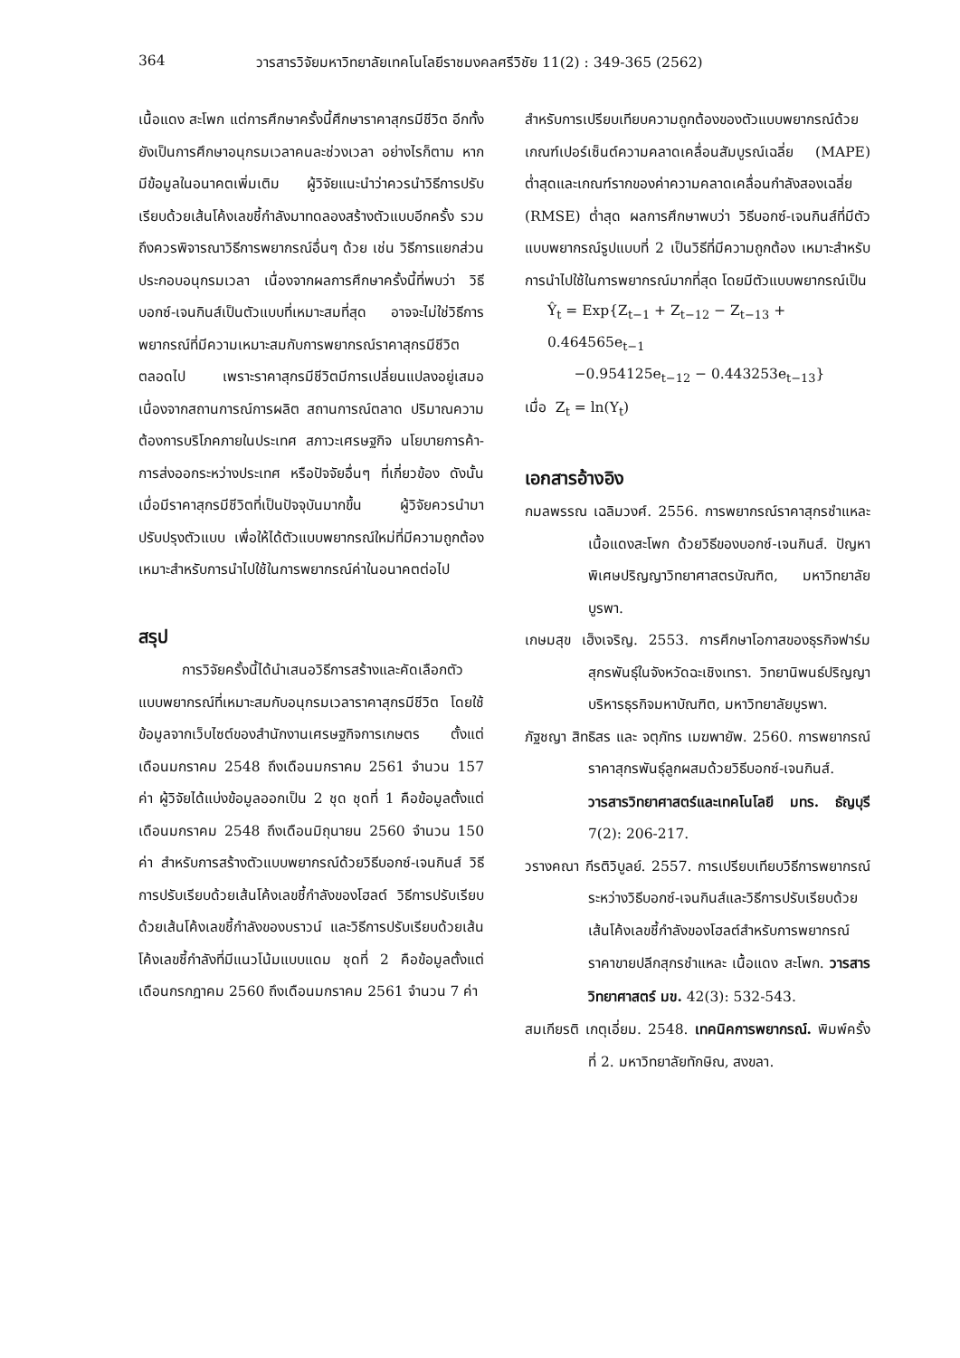364 วารสารวิจัยมหาวิทยาลัยเทคโนโลยีราชมงคลศรีวิชัย 11(2) : 349-365 (2562)
เนื้อแดง สะโพก แต่การศึกษาครั้งนี้ศึกษาราคาสุกรมีชีวิต อีกทั้งยังเป็นการศึกษาอนุกรมเวลาคนละช่วงเวลา อย่างไรก็ตาม หากมีข้อมูลในอนาคตเพิ่มเติม ผู้วิจัยแนะนำว่าควรนำวิธีการปรับเรียบด้วยเส้นโค้งเลขชี้กำลังมาทดลองสร้างตัวแบบอีกครั้ง รวมถึงควรพิจารณาวิธีการพยากรณ์อื่นๆ ด้วย เช่น วิธีการแยกส่วนประกอบอนุกรมเวลา เนื่องจากผลการศึกษาครั้งนี้ที่พบว่า วิธีบอกซ์-เจนกินส์เป็นตัวแบบที่เหมาะสมที่สุด อาจจะไม่ใช่วิธีการพยากรณ์ที่มีความเหมาะสมกับการพยากรณ์ราคาสุกรมีชีวิตตลอดไป เพราะราคาสุกรมีชีวิตมีการเปลี่ยนแปลงอยู่เสมอ เนื่องจากสถานการณ์การผลิต สถานการณ์ตลาด ปริมาณความต้องการบริโภคภายในประเทศ สภาวะเศรษฐกิจ นโยบายการค้า-การส่งออกระหว่างประเทศ หรือปัจจัยอื่นๆ ที่เกี่ยวข้อง ดังนั้นเมื่อมีราคาสุกรมีชีวิตที่เป็นปัจจุบันมากขึ้น ผู้วิจัยควรนำมาปรับปรุงตัวแบบ เพื่อให้ได้ตัวแบบพยากรณ์ใหม่ที่มีความถูกต้อง เหมาะสำหรับการนำไปใช้ในการพยากรณ์ค่าในอนาคตต่อไป
สรุป
การวิจัยครั้งนี้ได้นำเสนอวิธีการสร้างและคัดเลือกตัวแบบพยากรณ์ที่เหมาะสมกับอนุกรมเวลาราคาสุกรมีชีวิต โดยใช้ข้อมูลจากเว็บไซต์ของสำนักงานเศรษฐกิจการเกษตร ตั้งแต่เดือนมกราคม 2548 ถึงเดือนมกราคม 2561 จำนวน 157 ค่า ผู้วิจัยได้แบ่งข้อมูลออกเป็น 2 ชุด ชุดที่ 1 คือข้อมูลตั้งแต่เดือนมกราคม 2548 ถึงเดือนมิถุนายน 2560 จำนวน 150 ค่า สำหรับการสร้างตัวแบบพยากรณ์ด้วยวิธีบอกซ์-เจนกินส์ วิธีการปรับเรียบด้วยเส้นโค้งเลขชี้กำลังของโฮลต์ วิธีการปรับเรียบด้วยเส้นโค้งเลขชี้กำลังของบราวน์ และวิธีการปรับเรียบด้วยเส้นโค้งเลขชี้กำลังที่มีแนวโน้มแบบแดม ชุดที่ 2 คือข้อมูลตั้งแต่เดือนกรกฎาคม 2560 ถึงเดือนมกราคม 2561 จำนวน 7 ค่า
สำหรับการเปรียบเทียบความถูกต้องของตัวแบบพยากรณ์ด้วยเกณฑ์เปอร์เซ็นต์ความคลาดเคลื่อนสัมบูรณ์เฉลี่ย (MAPE) ต่ำสุดและเกณฑ์รากของค่าความคลาดเคลื่อนกำลังสองเฉลี่ย (RMSE) ต่ำสุด ผลการศึกษาพบว่า วิธีบอกซ์-เจนกินส์ที่มีตัวแบบพยากรณ์รูปแบบที่ 2 เป็นวิธีที่มีความถูกต้อง เหมาะสำหรับการนำไปใช้ในการพยากรณ์มากที่สุด โดยมีตัวแบบพยากรณ์เป็น
Ŷ<sub>t</sub> = Exp{Z<sub>t−1</sub> + Z<sub>t−12</sub> − Z<sub>t−13</sub> + 0.464565e<sub>t−1</sub>
−0.954125e<sub>t−12</sub> − 0.443253e<sub>t−13</sub>}
เมื่อ Z<sub>t</sub> = ln(Y<sub>t</sub>)
เอกสารอ้างอิง
กมลพรรณ เฉลิมวงศ์. 2556. การพยากรณ์ราคาสุกรชำแหละเนื้อแดงสะโพก ด้วยวิธีของบอกซ์-เจนกินส์. ปัญหาพิเศษปริญญาวิทยาศาสตรบัณฑิต, มหาวิทยาลัยบูรพา.
เกษมสุข เฮ็งเจริญ. 2553. การศึกษาโอกาสของธุรกิจฟาร์มสุกรพันธุ์ในจังหวัดฉะเชิงเทรา. วิทยานิพนธ์ปริญญาบริหารธุรกิจมหาบัณฑิต, มหาวิทยาลัยบูรพา.
ภัฐชญา สิทธิสร และ จตุภัทร เมฆพายัพ. 2560. การพยากรณ์ราคาสุกรพันธุ์ลูกผสมด้วยวิธีบอกซ์-เจนกินส์. วารสารวิทยาศาสตร์และเทคโนโลยี มทร. ธัญบุรี 7(2): 206-217.
วรางคณา กีรติวิบูลย์. 2557. การเปรียบเทียบวิธีการพยากรณ์ระหว่างวิธีบอกซ์-เจนกินส์และวิธีการปรับเรียบด้วยเส้นโค้งเลขชี้กำลังของโฮลต์สำหรับการพยากรณ์ราคาขายปลีกสุกรชำแหละ เนื้อแดง สะโพก. วารสารวิทยาศาสตร์ มข. 42(3): 532-543.
สมเกียรติ เกตุเอี่ยม. 2548. เทคนิคการพยากรณ์. พิมพ์ครั้งที่ 2. มหาวิทยาลัยทักษิณ, สงขลา.